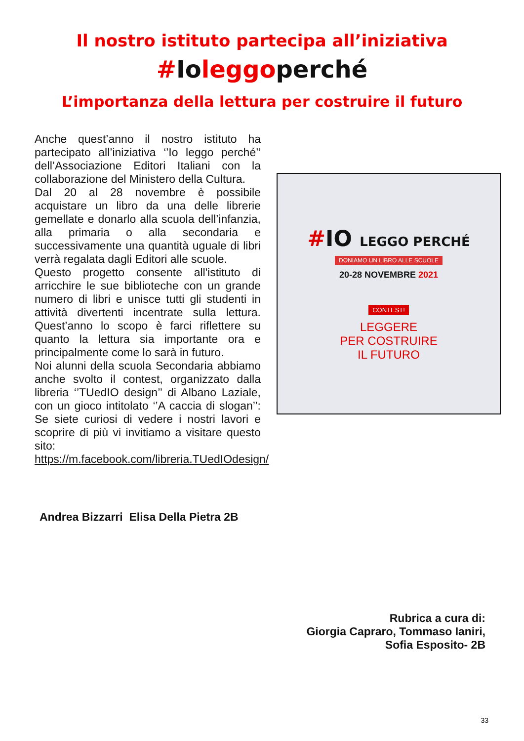Il nostro istituto partecipa all’iniziativa
#Ioleggoperché
L’importanza della lettura per costruire il futuro
Anche quest’anno il nostro istituto ha partecipato all’iniziativa ‘’Io leggo perché’’ dell’Associazione Editori Italiani con la collaborazione del Ministero della Cultura.
Dal 20 al 28 novembre è possibile acquistare un libro da una delle librerie gemellate e donarlo alla scuola dell’infanzia, alla primaria o alla secondaria e successivamente una quantità uguale di libri verrà regalata dagli Editori alle scuole.
Questo progetto consente all'istituto di arricchire le sue biblioteche con un grande numero di libri e unisce tutti gli studenti in attività divertenti incentrate sulla lettura. Quest’anno lo scopo è farci riflettere su quanto la lettura sia importante ora e principalmente come lo sarà in futuro.
Noi alunni della scuola Secondaria abbiamo anche svolto il contest, organizzato dalla libreria ‘’TUedIO design’’ di Albano Laziale, con un gioco intitolato ‘’A caccia di slogan’’: Se siete curiosi di vedere i nostri lavori e scoprire di più vi invitiamo a visitare questo sito: https://m.facebook.com/libreria.TUedIOdesign/
#IO LEGGO PERCHÉ
DONIAMO UN LIBRO ALLE SCUOLE
20-28 NOVEMBRE 2021
CONTEST!
LEGGERE
PER COSTRUIRE
IL FUTURO
Andrea Bizzarri Elisa Della Pietra 2B
Rubrica a cura di:
Giorgia Capraro, Tommaso Ianiri,
Sofia Esposito- 2B
33